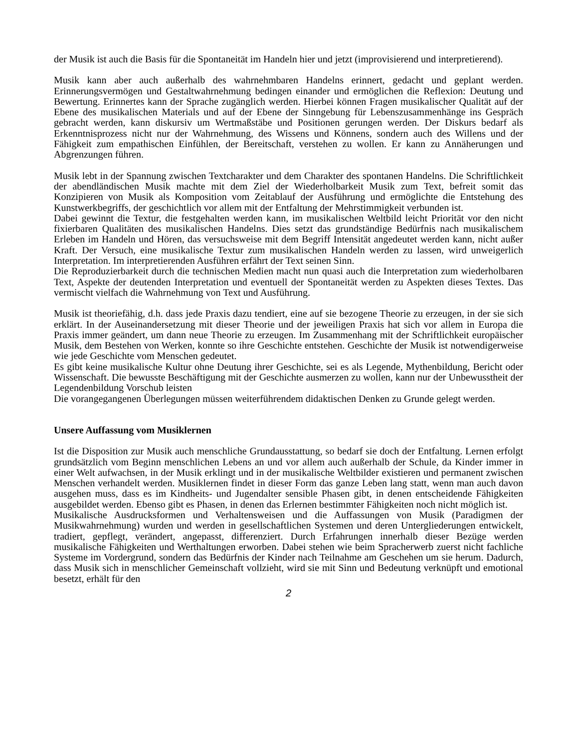der Musik ist auch die Basis für die Spontaneität im Handeln hier und jetzt (improvisierend und interpretierend).
Musik kann aber auch außerhalb des wahrnehmbaren Handelns erinnert, gedacht und geplant werden. Erinnerungsvermögen und Gestaltwahrnehmung bedingen einander und ermöglichen die Reflexion: Deutung und Bewertung. Erinnertes kann der Sprache zugänglich werden. Hierbei können Fragen musikalischer Qualität auf der Ebene des musikalischen Materials und auf der Ebene der Sinngebung für Lebenszusammenhänge ins Gespräch gebracht werden, kann diskursiv um Wertmaßstäbe und Positionen gerungen werden. Der Diskurs bedarf als Erkenntnisprozess nicht nur der Wahrnehmung, des Wissens und Könnens, sondern auch des Willens und der Fähigkeit zum empathischen Einfühlen, der Bereitschaft, verstehen zu wollen. Er kann zu Annäherungen und Abgrenzungen führen.
Musik lebt in der Spannung zwischen Textcharakter und dem Charakter des spontanen Handelns. Die Schriftlichkeit der abendländischen Musik machte mit dem Ziel der Wiederholbarkeit Musik zum Text, befreit somit das Konzipieren von Musik als Komposition vom Zeitablauf der Ausführung und ermöglichte die Entstehung des Kunstwerkbegriffs, der geschichtlich vor allem mit der Entfaltung der Mehrstimmigkeit verbunden ist.
Dabei gewinnt die Textur, die festgehalten werden kann, im musikalischen Weltbild leicht Priorität vor den nicht fixierbaren Qualitäten des musikalischen Handelns. Dies setzt das grundständige Bedürfnis nach musikalischem Erleben im Handeln und Hören, das versuchsweise mit dem Begriff Intensität angedeutet werden kann, nicht außer Kraft. Der Versuch, eine musikalische Textur zum musikalischen Handeln werden zu lassen, wird unweigerlich Interpretation. Im interpretierenden Ausführen erfährt der Text seinen Sinn.
Die Reproduzierbarkeit durch die technischen Medien macht nun quasi auch die Interpretation zum wiederholbaren Text, Aspekte der deutenden Interpretation und eventuell der Spontaneität werden zu Aspekten dieses Textes. Das vermischt vielfach die Wahrnehmung von Text und Ausführung.
Musik ist theoriefähig, d.h. dass jede Praxis dazu tendiert, eine auf sie bezogene Theorie zu erzeugen, in der sie sich erklärt. In der Auseinandersetzung mit dieser Theorie und der jeweiligen Praxis hat sich vor allem in Europa die Praxis immer geändert, um dann neue Theorie zu erzeugen. Im Zusammenhang mit der Schriftlichkeit europäischer Musik, dem Bestehen von Werken, konnte so ihre Geschichte entstehen. Geschichte der Musik ist notwendigerweise wie jede Geschichte vom Menschen gedeutet.
Es gibt keine musikalische Kultur ohne Deutung ihrer Geschichte, sei es als Legende, Mythenbildung, Bericht oder Wissenschaft. Die bewusste Beschäftigung mit der Geschichte ausmerzen zu wollen, kann nur der Unbewusstheit der Legendenbildung Vorschub leisten
Die vorangegangenen Überlegungen müssen weiterführendem didaktischen Denken zu Grunde gelegt werden.
Unsere Auffassung vom Musiklernen
Ist die Disposition zur Musik auch menschliche Grundausstattung, so bedarf sie doch der Entfaltung. Lernen erfolgt grundsätzlich vom Beginn menschlichen Lebens an und vor allem auch außerhalb der Schule, da Kinder immer in einer Welt aufwachsen, in der Musik erklingt und in der musikalische Weltbilder existieren und permanent zwischen Menschen verhandelt werden. Musiklernen findet in dieser Form das ganze Leben lang statt, wenn man auch davon ausgehen muss, dass es im Kindheits- und Jugendalter sensible Phasen gibt, in denen entscheidende Fähigkeiten ausgebildet werden. Ebenso gibt es Phasen, in denen das Erlernen bestimmter Fähigkeiten noch nicht möglich ist.
Musikalische Ausdrucksformen und Verhaltensweisen und die Auffassungen von Musik (Paradigmen der Musikwahrnehmung) wurden und werden in gesellschaftlichen Systemen und deren Untergliederungen entwickelt, tradiert, gepflegt, verändert, angepasst, differenziert. Durch Erfahrungen innerhalb dieser Bezüge werden musikalische Fähigkeiten und Werthaltungen erworben. Dabei stehen wie beim Spracherwerb zuerst nicht fachliche Systeme im Vordergrund, sondern das Bedürfnis der Kinder nach Teilnahme am Geschehen um sie herum. Dadurch, dass Musik sich in menschlicher Gemeinschaft vollzieht, wird sie mit Sinn und Bedeutung verknüpft und emotional besetzt, erhält für den
2